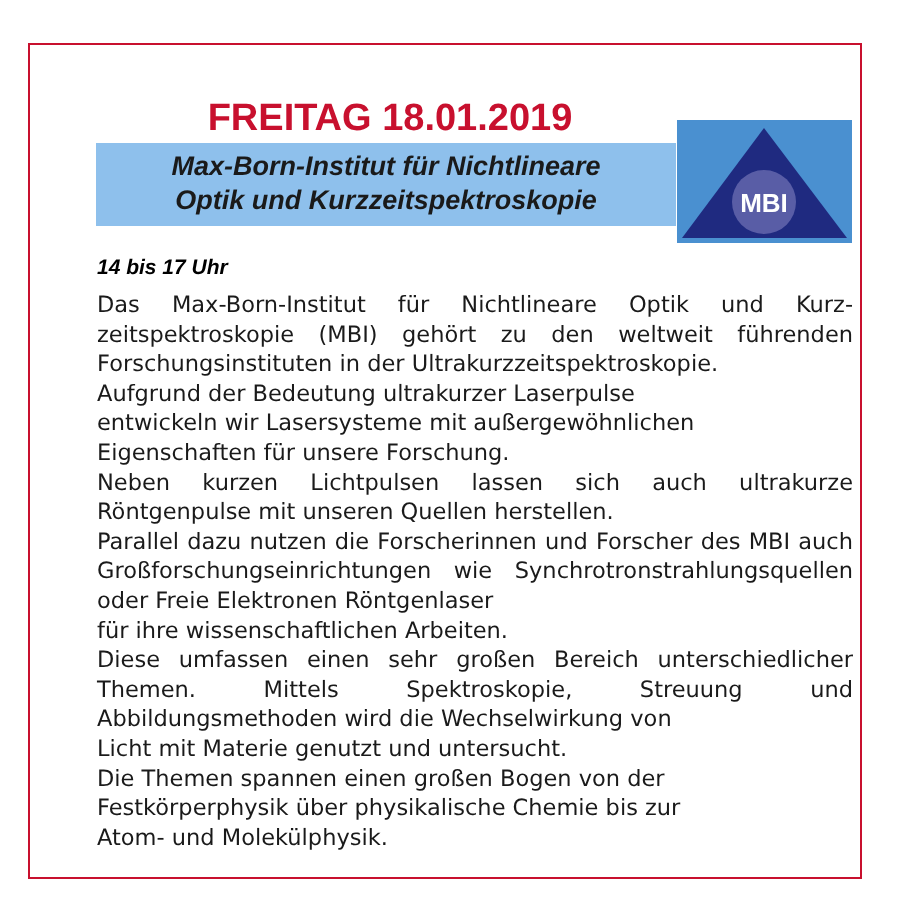FREITAG 18.01.2019
Max-Born-Institut für Nichtlineare
Optik und Kurzzeitspektroskopie
MBI
14 bis 17 Uhr
Das Max-Born-Institut für Nichtlineare Optik und Kurz­zeitspektroskopie (MBI) gehört zu den weltweit führenden Forschungsinstituten in der Ultrakurzzeitspektroskopie.
Aufgrund der Bedeutung ultrakurzer Laserpulse
entwickeln wir Lasersysteme mit außergewöhnlichen
Eigenschaften für unsere Forschung.
Neben kurzen Lichtpulsen lassen sich auch ultrakurze Röntgenpulse mit unseren Quellen herstellen.
Parallel dazu nutzen die Forscherinnen und Forscher des MBI auch Großforschungseinrichtungen wie Synchrotron­strahlungsquellen oder Freie Elektronen Röntgenlaser
für ihre wissenschaftlichen Arbeiten.
Diese umfassen einen sehr großen Bereich unter­schiedlicher Themen. Mittels Spektroskopie, Streuung und Abbildungsmethoden wird die Wechselwirkung von
Licht mit Materie genutzt und untersucht.
Die Themen spannen einen großen Bogen von der
Festkörperphysik über physikalische Chemie bis zur
Atom- und Molekülphysik.